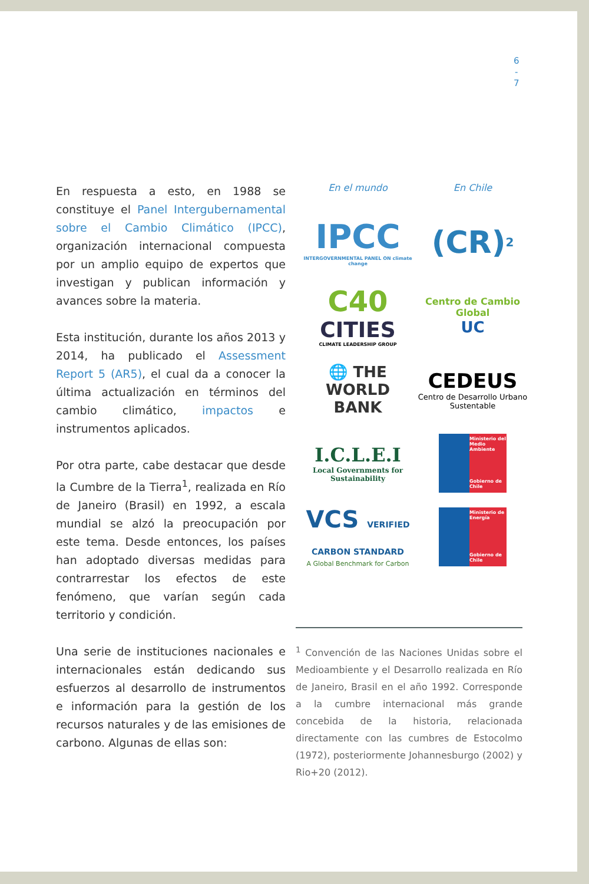6
-
7
En respuesta a esto, en 1988 se constituye el Panel Intergubernamental sobre el Cambio Climático (IPCC), organización internacional compuesta por un amplio equipo de expertos que investigan y publican información y avances sobre la materia.
Esta institución, durante los años 2013 y 2014, ha publicado el Assessment Report 5 (AR5), el cual da a conocer la última actualización en términos del cambio climático, impactos e instrumentos aplicados.
Por otra parte, cabe destacar que desde la Cumbre de la Tierra<sup>1</sup>, realizada en Río de Janeiro (Brasil) en 1992, a escala mundial se alzó la preocupación por este tema. Desde entonces, los países han adoptado diversas medidas para contrarrestar los efectos de este fenómeno, que varían según cada territorio y condición.
Una serie de instituciones nacionales e internacionales están dedicando sus esfuerzos al desarrollo de instrumentos e información para la gestión de los recursos naturales y de las emisiones de carbono. Algunas de ellas son:
En el mundo
IPCC
INTERGOVERNMENTAL PANEL ON climate change
C40
CITIES
CLIMATE LEADERSHIP GROUP
🌐 THE WORLD BANK
I.C.L.E.I
Local Governments for Sustainability
VCS VERIFIED CARBON STANDARD
A Global Benchmark for Carbon
En Chile
(CR)<sup>2</sup>
Centro de Cambio Global
UC
CEDEUS
Centro de Desarrollo Urbano Sustentable
Ministerio del Medio Ambiente
Gobierno de Chile
Ministerio de Energía
Gobierno de Chile
<sup>1</sup> Convención de las Naciones Unidas sobre el Medioambiente y el Desarrollo realizada en Río de Janeiro, Brasil en el año 1992. Corresponde a la cumbre internacional más grande concebida de la historia, relacionada directamente con las cumbres de Estocolmo (1972), posteriormente Johannesburgo (2002) y Rio+20 (2012).